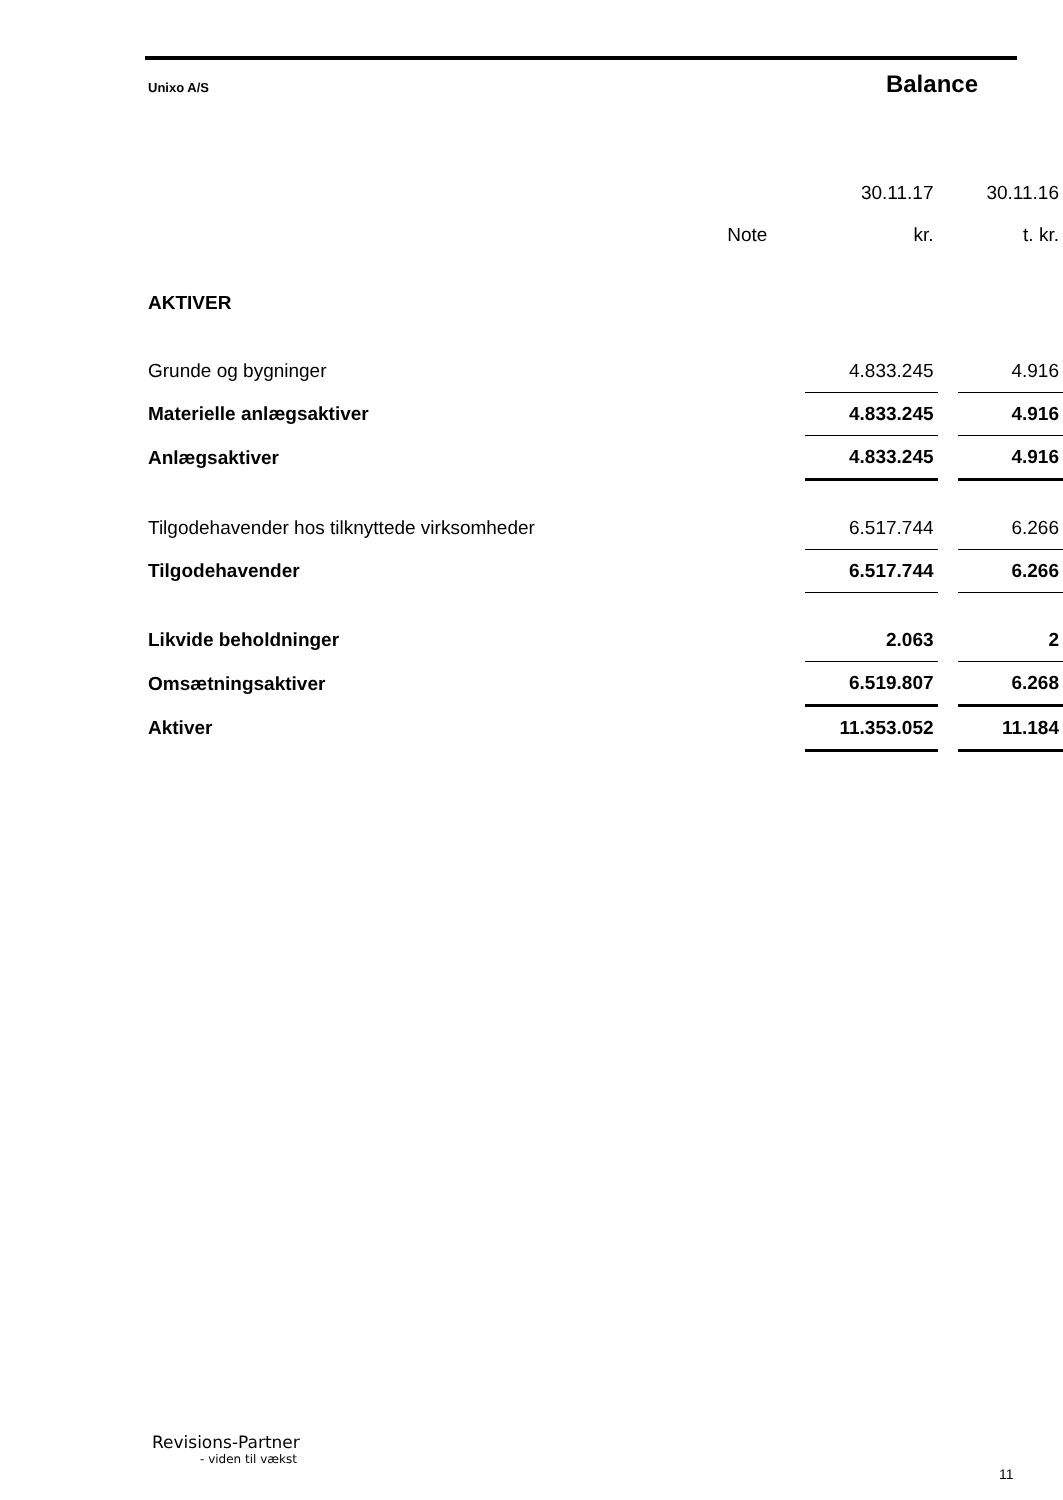Unixo A/S Balance
| | | 30.11.17 | | 30.11.16 |
| | Note | kr. | | t. kr. |
| AKTIVER | | | | |
| Grunde og bygninger | | 4.833.245 | | 4.916 |
| Materielle anlægsaktiver | | 4.833.245 | | 4.916 |
| Anlægsaktiver | | 4.833.245 | | 4.916 |
| Tilgodehavender hos tilknyttede virksomheder | | 6.517.744 | | 6.266 |
| Tilgodehavender | | 6.517.744 | | 6.266 |
| Likvide beholdninger | | 2.063 | | 2 |
| Omsætningsaktiver | | 6.519.807 | | 6.268 |
| Aktiver | | 11.353.052 | | 11.184 |
Revisions-Partner
- viden til vækst
11